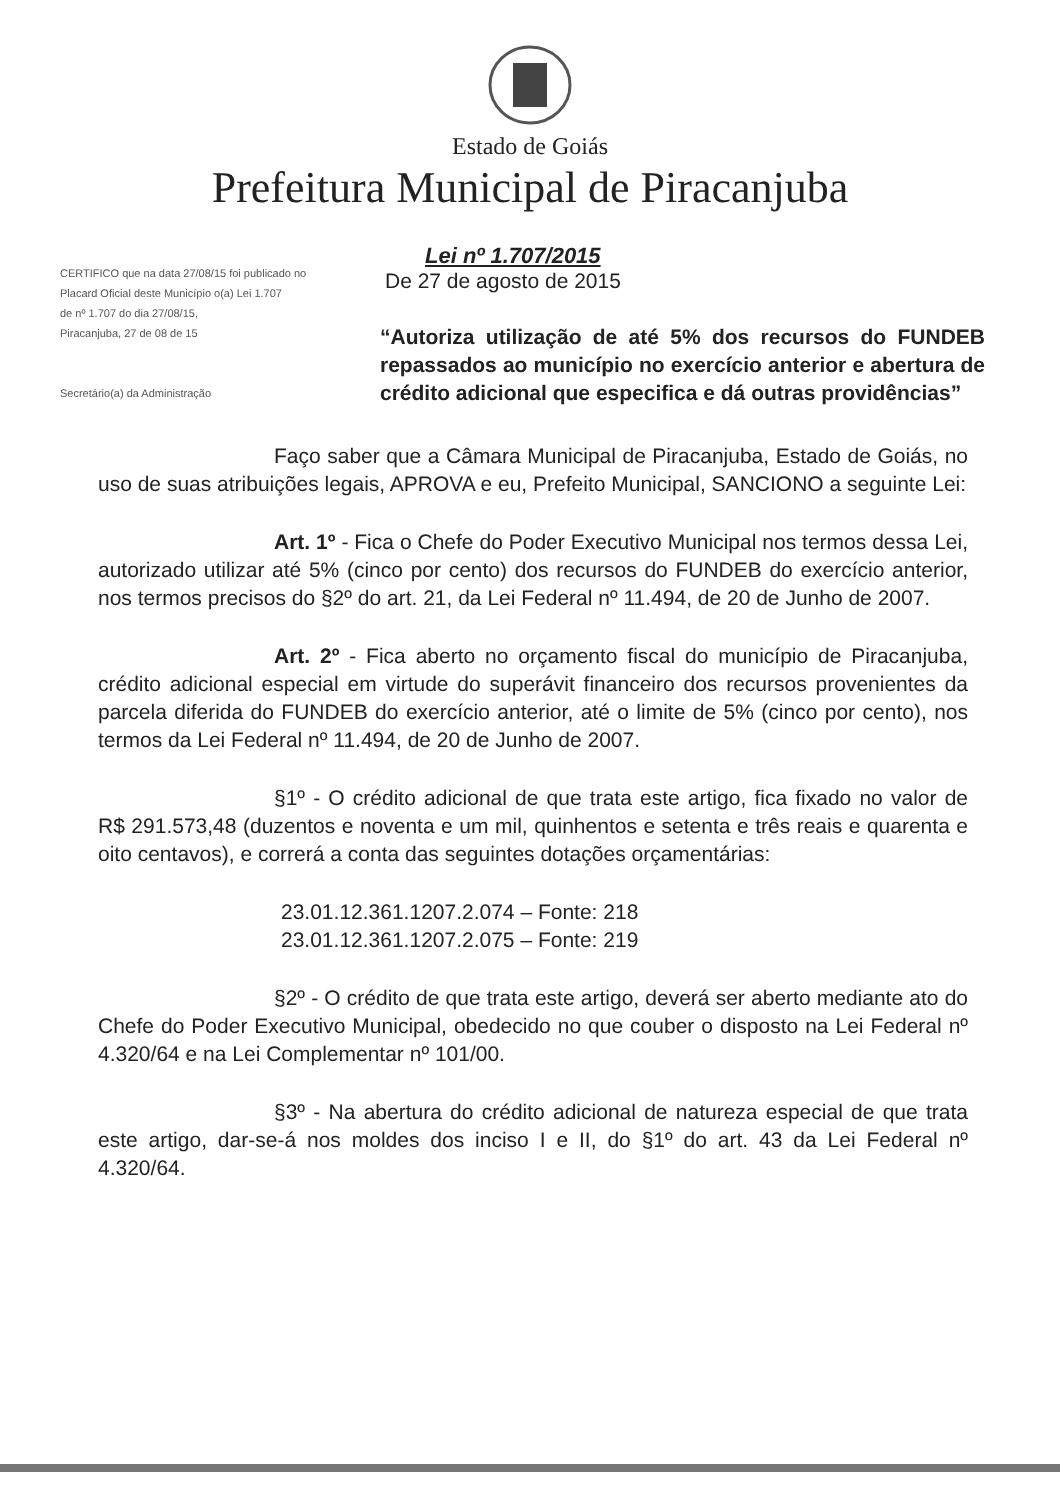Estado de Goiás
Prefeitura Municipal de Piracanjuba
CERTIFICO que na data 27/08/15 foi publicado no
Placard Oficial deste Município o(a) Lei 1.707
de nº 1.707 do dia 27/08/15,
Piracanjuba, 27 de 08 de 15
Secretário(a) da Administração
Lei nº 1.707/2015
De 27 de agosto de 2015
“Autoriza utilização de até 5% dos recursos do FUNDEB repassados ao município no exercício anterior e abertura de crédito adicional que especifica e dá outras providências”
Faço saber que a Câmara Municipal de Piracanjuba, Estado de Goiás, no uso de suas atribuições legais, APROVA e eu, Prefeito Municipal, SANCIONO a seguinte Lei:
Art. 1º - Fica o Chefe do Poder Executivo Municipal nos termos dessa Lei, autorizado utilizar até 5% (cinco por cento) dos recursos do FUNDEB do exercício anterior, nos termos precisos do §2º do art. 21, da Lei Federal nº 11.494, de 20 de Junho de 2007.
Art. 2º - Fica aberto no orçamento fiscal do município de Piracanjuba, crédito adicional especial em virtude do superávit financeiro dos recursos provenientes da parcela diferida do FUNDEB do exercício anterior, até o limite de 5% (cinco por cento), nos termos da Lei Federal nº 11.494, de 20 de Junho de 2007.
§1º - O crédito adicional de que trata este artigo, fica fixado no valor de R$ 291.573,48 (duzentos e noventa e um mil, quinhentos e setenta e três reais e quarenta e oito centavos), e correrá a conta das seguintes dotações orçamentárias:
23.01.12.361.1207.2.074 – Fonte: 218
23.01.12.361.1207.2.075 – Fonte: 219
§2º - O crédito de que trata este artigo, deverá ser aberto mediante ato do Chefe do Poder Executivo Municipal, obedecido no que couber o disposto na Lei Federal nº 4.320/64 e na Lei Complementar nº 101/00.
§3º - Na abertura do crédito adicional de natureza especial de que trata este artigo, dar-se-á nos moldes dos inciso I e II, do §1º do art. 43 da Lei Federal nº 4.320/64.